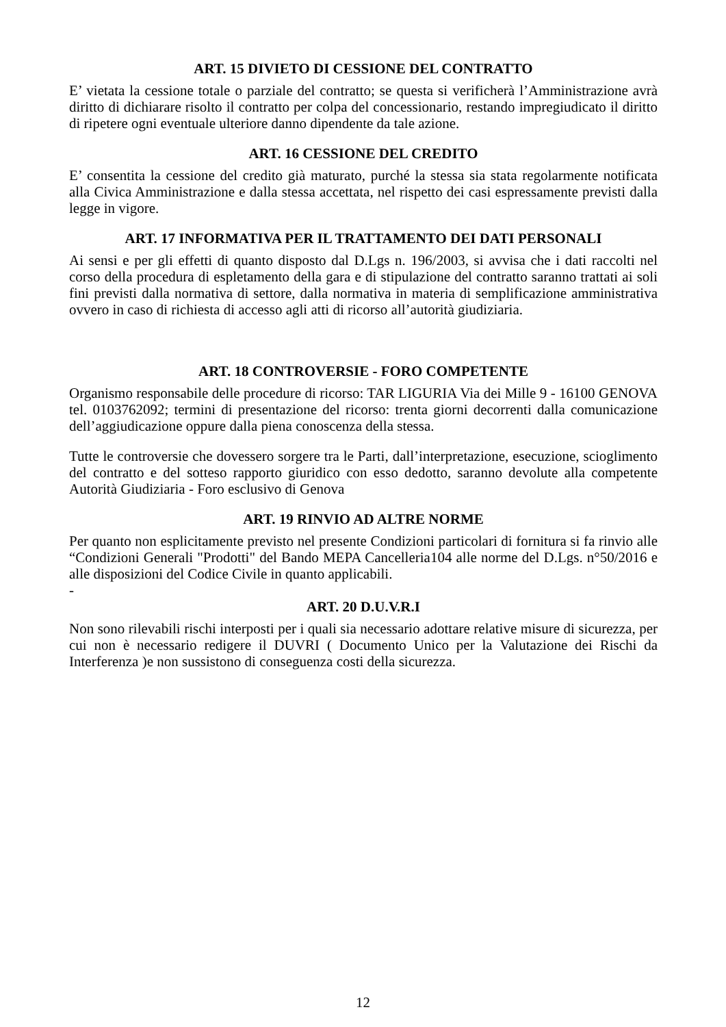ART. 15 DIVIETO DI CESSIONE DEL CONTRATTO
E’ vietata la cessione totale o parziale del contratto; se questa si verificherà l’Amministrazione avrà diritto di dichiarare risolto il contratto per colpa del concessionario, restando impregiudicato il diritto di ripetere ogni eventuale ulteriore danno dipendente da tale azione.
ART. 16 CESSIONE DEL CREDITO
E’ consentita la cessione del credito già maturato, purché la stessa sia stata regolarmente notificata alla Civica Amministrazione e dalla stessa accettata, nel rispetto dei casi espressamente previsti dalla legge in vigore.
ART. 17 INFORMATIVA PER IL TRATTAMENTO DEI DATI PERSONALI
Ai sensi e per gli effetti di quanto disposto dal D.Lgs n. 196/2003, si avvisa che i dati raccolti nel corso della procedura di espletamento della gara e di stipulazione del contratto saranno trattati ai soli fini previsti dalla normativa di settore, dalla normativa in materia di semplificazione amministrativa ovvero in caso di richiesta di accesso agli atti di ricorso all’autorità giudiziaria.
ART. 18 CONTROVERSIE - FORO COMPETENTE
Organismo responsabile delle procedure di ricorso: TAR LIGURIA Via dei Mille 9 - 16100 GENOVA tel. 0103762092; termini di presentazione del ricorso: trenta giorni decorrenti dalla comunicazione dell’aggiudicazione oppure dalla piena conoscenza della stessa.
Tutte le controversie che dovessero sorgere tra le Parti, dall’interpretazione, esecuzione, scioglimento del contratto e del sotteso rapporto giuridico con esso dedotto, saranno devolute alla competente Autorità Giudiziaria - Foro esclusivo di Genova
ART. 19 RINVIO AD ALTRE NORME
Per quanto non esplicitamente previsto nel presente Condizioni particolari di fornitura si fa rinvio alle “Condizioni Generali "Prodotti" del Bando MEPA Cancelleria104 alle norme del D.Lgs. n°50/2016 e alle disposizioni del Codice Civile in quanto applicabili.
-
ART. 20 D.U.V.R.I
Non sono rilevabili rischi interposti per i quali sia necessario adottare relative misure di sicurezza, per cui non è necessario redigere il DUVRI ( Documento Unico per la Valutazione dei Rischi da Interferenza )e non sussistono di conseguenza costi della sicurezza.
12